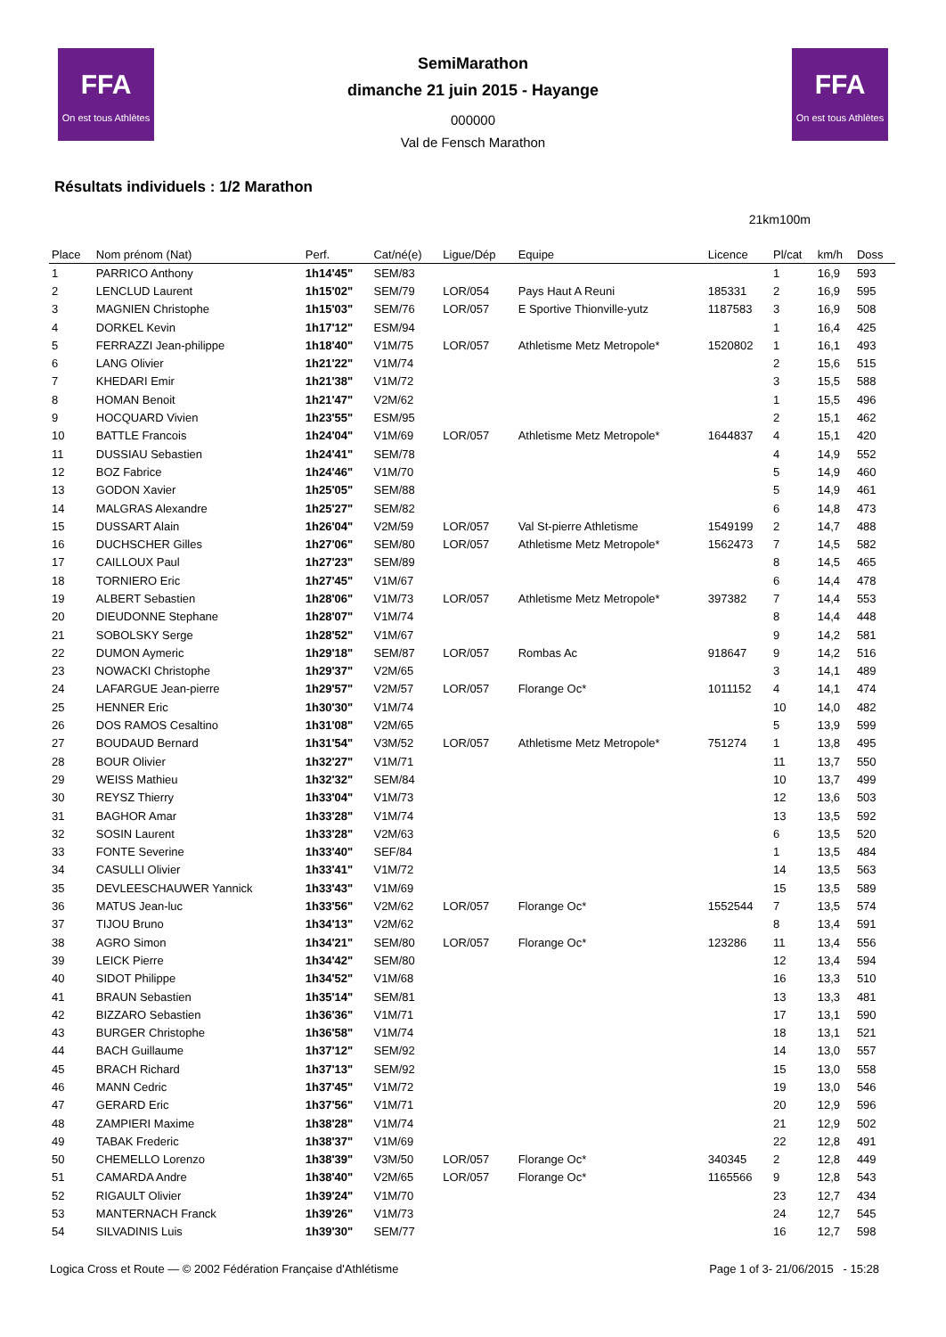FFA
On est tous Athlètes
FFA
On est tous Athlètes
SemiMarathon
dimanche 21 juin 2015 - Hayange
000000
Val de Fensch Marathon
Résultats individuels : 1/2 Marathon
21km100m
| Place | Nom prénom (Nat) | Perf. | Cat/né(e) | Ligue/Dép | Equipe | Licence | Pl/cat | km/h | Doss |
| --- | --- | --- | --- | --- | --- | --- | --- | --- | --- |
| 1 | PARRICO Anthony | 1h14'45" | SEM/83 | | | | 1 | 16,9 | 593 |
| 2 | LENCLUD Laurent | 1h15'02" | SEM/79 | LOR/054 | Pays Haut A Reuni | 185331 | 2 | 16,9 | 595 |
| 3 | MAGNIEN Christophe | 1h15'03" | SEM/76 | LOR/057 | E Sportive Thionville-yutz | 1187583 | 3 | 16,9 | 508 |
| 4 | DORKEL Kevin | 1h17'12" | ESM/94 | | | | 1 | 16,4 | 425 |
| 5 | FERRAZZI Jean-philippe | 1h18'40" | V1M/75 | LOR/057 | Athletisme Metz Metropole* | 1520802 | 1 | 16,1 | 493 |
| 6 | LANG Olivier | 1h21'22" | V1M/74 | | | | 2 | 15,6 | 515 |
| 7 | KHEDARI Emir | 1h21'38" | V1M/72 | | | | 3 | 15,5 | 588 |
| 8 | HOMAN Benoit | 1h21'47" | V2M/62 | | | | 1 | 15,5 | 496 |
| 9 | HOCQUARD Vivien | 1h23'55" | ESM/95 | | | | 2 | 15,1 | 462 |
| 10 | BATTLE Francois | 1h24'04" | V1M/69 | LOR/057 | Athletisme Metz Metropole* | 1644837 | 4 | 15,1 | 420 |
| 11 | DUSSIAU Sebastien | 1h24'41" | SEM/78 | | | | 4 | 14,9 | 552 |
| 12 | BOZ Fabrice | 1h24'46" | V1M/70 | | | | 5 | 14,9 | 460 |
| 13 | GODON Xavier | 1h25'05" | SEM/88 | | | | 5 | 14,9 | 461 |
| 14 | MALGRAS Alexandre | 1h25'27" | SEM/82 | | | | 6 | 14,8 | 473 |
| 15 | DUSSART Alain | 1h26'04" | V2M/59 | LOR/057 | Val St-pierre Athletisme | 1549199 | 2 | 14,7 | 488 |
| 16 | DUCHSCHER Gilles | 1h27'06" | SEM/80 | LOR/057 | Athletisme Metz Metropole* | 1562473 | 7 | 14,5 | 582 |
| 17 | CAILLOUX Paul | 1h27'23" | SEM/89 | | | | 8 | 14,5 | 465 |
| 18 | TORNIERO Eric | 1h27'45" | V1M/67 | | | | 6 | 14,4 | 478 |
| 19 | ALBERT Sebastien | 1h28'06" | V1M/73 | LOR/057 | Athletisme Metz Metropole* | 397382 | 7 | 14,4 | 553 |
| 20 | DIEUDONNE Stephane | 1h28'07" | V1M/74 | | | | 8 | 14,4 | 448 |
| 21 | SOBOLSKY Serge | 1h28'52" | V1M/67 | | | | 9 | 14,2 | 581 |
| 22 | DUMON Aymeric | 1h29'18" | SEM/87 | LOR/057 | Rombas Ac | 918647 | 9 | 14,2 | 516 |
| 23 | NOWACKI Christophe | 1h29'37" | V2M/65 | | | | 3 | 14,1 | 489 |
| 24 | LAFARGUE Jean-pierre | 1h29'57" | V2M/57 | LOR/057 | Florange Oc* | 1011152 | 4 | 14,1 | 474 |
| 25 | HENNER Eric | 1h30'30" | V1M/74 | | | | 10 | 14,0 | 482 |
| 26 | DOS RAMOS Cesaltino | 1h31'08" | V2M/65 | | | | 5 | 13,9 | 599 |
| 27 | BOUDAUD Bernard | 1h31'54" | V3M/52 | LOR/057 | Athletisme Metz Metropole* | 751274 | 1 | 13,8 | 495 |
| 28 | BOUR Olivier | 1h32'27" | V1M/71 | | | | 11 | 13,7 | 550 |
| 29 | WEISS Mathieu | 1h32'32" | SEM/84 | | | | 10 | 13,7 | 499 |
| 30 | REYSZ Thierry | 1h33'04" | V1M/73 | | | | 12 | 13,6 | 503 |
| 31 | BAGHOR Amar | 1h33'28" | V1M/74 | | | | 13 | 13,5 | 592 |
| 32 | SOSIN Laurent | 1h33'28" | V2M/63 | | | | 6 | 13,5 | 520 |
| 33 | FONTE Severine | 1h33'40" | SEF/84 | | | | 1 | 13,5 | 484 |
| 34 | CASULLI Olivier | 1h33'41" | V1M/72 | | | | 14 | 13,5 | 563 |
| 35 | DEVLEESCHAUWER Yannick | 1h33'43" | V1M/69 | | | | 15 | 13,5 | 589 |
| 36 | MATUS Jean-luc | 1h33'56" | V2M/62 | LOR/057 | Florange Oc* | 1552544 | 7 | 13,5 | 574 |
| 37 | TIJOU Bruno | 1h34'13" | V2M/62 | | | | 8 | 13,4 | 591 |
| 38 | AGRO Simon | 1h34'21" | SEM/80 | LOR/057 | Florange Oc* | 123286 | 11 | 13,4 | 556 |
| 39 | LEICK Pierre | 1h34'42" | SEM/80 | | | | 12 | 13,4 | 594 |
| 40 | SIDOT Philippe | 1h34'52" | V1M/68 | | | | 16 | 13,3 | 510 |
| 41 | BRAUN Sebastien | 1h35'14" | SEM/81 | | | | 13 | 13,3 | 481 |
| 42 | BIZZARO Sebastien | 1h36'36" | V1M/71 | | | | 17 | 13,1 | 590 |
| 43 | BURGER Christophe | 1h36'58" | V1M/74 | | | | 18 | 13,1 | 521 |
| 44 | BACH Guillaume | 1h37'12" | SEM/92 | | | | 14 | 13,0 | 557 |
| 45 | BRACH Richard | 1h37'13" | SEM/92 | | | | 15 | 13,0 | 558 |
| 46 | MANN Cedric | 1h37'45" | V1M/72 | | | | 19 | 13,0 | 546 |
| 47 | GERARD Eric | 1h37'56" | V1M/71 | | | | 20 | 12,9 | 596 |
| 48 | ZAMPIERI Maxime | 1h38'28" | V1M/74 | | | | 21 | 12,9 | 502 |
| 49 | TABAK Frederic | 1h38'37" | V1M/69 | | | | 22 | 12,8 | 491 |
| 50 | CHEMELLO Lorenzo | 1h38'39" | V3M/50 | LOR/057 | Florange Oc* | 340345 | 2 | 12,8 | 449 |
| 51 | CAMARDA Andre | 1h38'40" | V2M/65 | LOR/057 | Florange Oc* | 1165566 | 9 | 12,8 | 543 |
| 52 | RIGAULT Olivier | 1h39'24" | V1M/70 | | | | 23 | 12,7 | 434 |
| 53 | MANTERNACH Franck | 1h39'26" | V1M/73 | | | | 24 | 12,7 | 545 |
| 54 | SILVADINIS Luis | 1h39'30" | SEM/77 | | | | 16 | 12,7 | 598 |
Logica Cross et Route — © 2002 Fédération Française d'Athlétisme Page 1 of 3- 21/06/2015 - 15:28